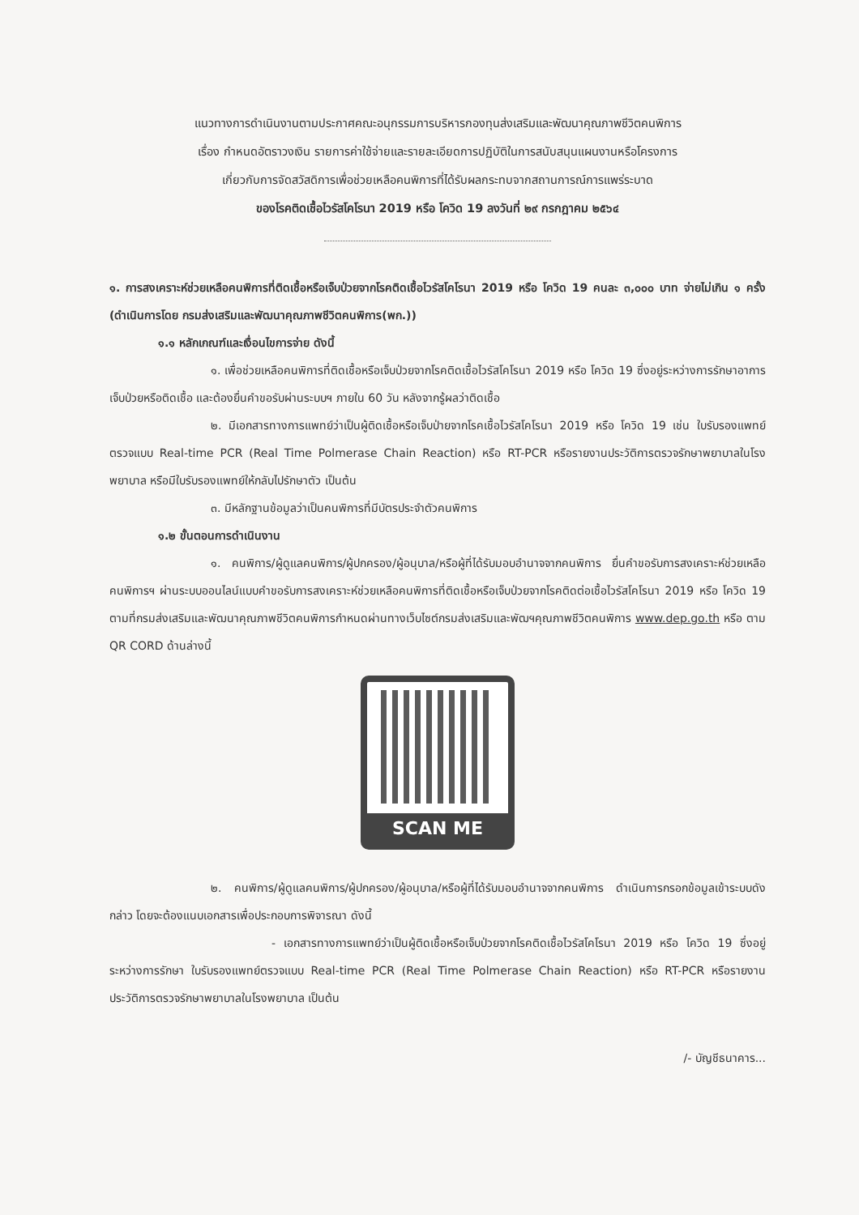แนวทางการดำเนินงานตามประกาศคณะอนุกรรมการบริหารกองทุนส่งเสริมและพัฒนาคุณภาพชีวิตคนพิการ
เรื่อง กำหนดอัตราวงเงิน รายการค่าใช้จ่ายและรายละเอียดการปฏิบัติในการสนับสนุนแผนงานหรือโครงการ
เกี่ยวกับการจัดสวัสดิการเพื่อช่วยเหลือคนพิการที่ได้รับผลกระทบจากสถานการณ์การแพร่ระบาด
ของโรคติดเชื้อไวรัสโคโรนา 2019 หรือ โควิด 19 ลงวันที่ ๒๙ กรกฎาคม ๒๕๖๔
๑. การสงเคราะห์ช่วยเหลือคนพิการที่ติดเชื้อหรือเจ็บป่วยจากโรคติดเชื้อไวรัสโคโรนา 2019 หรือ โควิด 19 คนละ ๓,๐๐๐ บาท จ่ายไม่เกิน ๑ ครั้ง (ดำเนินการโดย กรมส่งเสริมและพัฒนาคุณภาพชีวิตคนพิการ(พก.))
๑.๑ หลักเกณฑ์และเงื่อนไขการจ่าย ดังนี้
๑. เพื่อช่วยเหลือคนพิการที่ติดเชื้อหรือเจ็บป่วยจากโรคติดเชื้อไวรัสโคโรนา 2019 หรือ โควิด 19 ซึ่งอยู่ระหว่างการรักษาอาการเจ็บป่วยหรือติดเชื้อ และต้องยื่นคำขอรับผ่านระบบฯ ภายใน 60 วัน หลังจากรู้ผลว่าติดเชื้อ
๒. มีเอกสารทางการแพทย์ว่าเป็นผู้ติดเชื้อหรือเจ็บป่ายจากโรคเชื้อไวรัสโคโรนา 2019 หรือ โควิด 19 เช่น ใบรับรองแพทย์ตรวจแบบ Real-time PCR (Real Time Polmerase Chain Reaction) หรือ RT-PCR หรือรายงานประวัติการตรวจรักษาพยาบาลในโรงพยาบาล หรือมีใบรับรองแพทย์ให้กลับไปรักษาตัว เป็นต้น
๓. มีหลักฐานข้อมูลว่าเป็นคนพิการที่มีบัตรประจำตัวคนพิการ
๑.๒ ขั้นตอนการดำเนินงาน
๑. คนพิการ/ผู้ดูแลคนพิการ/ผู้ปกครอง/ผู้อนุบาล/หรือผู้ที่ได้รับมอบอำนาจจากคนพิการ ยื่นคำขอรับการสงเคราะห์ช่วยเหลือคนพิการฯ ผ่านระบบออนไลน์แบบคำขอรับการสงเคราะห์ช่วยเหลือคนพิการที่ติดเชื้อหรือเจ็บป่วยจากโรคติดต่อเชื้อไวรัสโคโรนา 2019 หรือ โควิด 19 ตามที่กรมส่งเสริมและพัฒนาคุณภาพชีวิตคนพิการกำหนดผ่านทางเว็บไซต์กรมส่งเสริมและพัฒฯคุณภาพชีวิตคนพิการ www.dep.go.th หรือ ตาม QR CORD ด้านล่างนี้
SCAN ME
๒. คนพิการ/ผู้ดูแลคนพิการ/ผู้ปกครอง/ผู้อนุบาล/หรือผู้ที่ได้รับมอบอำนาจจากคนพิการ ดำเนินการกรอกข้อมูลเข้าระบบดังกล่าว โดยจะต้องแนบเอกสารเพื่อประกอบการพิจารณา ดังนี้
- เอกสารทางการแพทย์ว่าเป็นผู้ติดเชื้อหรือเจ็บป่วยจากโรคติดเชื้อไวรัสโคโรนา 2019 หรือ โควิด 19 ซึ่งอยู่ระหว่างการรักษา ใบรับรองแพทย์ตรวจแบบ Real-time PCR (Real Time Polmerase Chain Reaction) หรือ RT-PCR หรือรายงานประวัติการตรวจรักษาพยาบาลในโรงพยาบาล เป็นต้น
/- บัญชีธนาคาร...